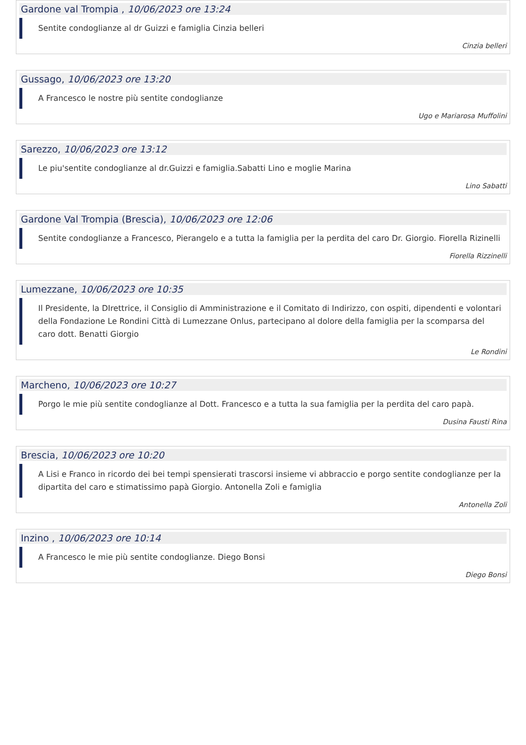Gardone val Trompia , 10/06/2023 ore 13:24
Sentite condoglianze al dr Guizzi e famiglia Cinzia belleri
Cinzia belleri
Gussago, 10/06/2023 ore 13:20
A Francesco le nostre più sentite condoglianze
Ugo e Mariarosa Muffolini
Sarezzo, 10/06/2023 ore 13:12
Le piu'sentite condoglianze al dr.Guizzi e famiglia.Sabatti Lino e moglie Marina
Lino Sabatti
Gardone Val Trompia (Brescia), 10/06/2023 ore 12:06
Sentite condoglianze a Francesco, Pierangelo e a tutta la famiglia per la perdita del caro Dr. Giorgio. Fiorella Rizinelli
Fiorella Rizzinelli
Lumezzane, 10/06/2023 ore 10:35
Il Presidente, la DIrettrice, il Consiglio di Amministrazione e il Comitato di Indirizzo, con ospiti, dipendenti e volontari della Fondazione Le Rondini Città di Lumezzane Onlus, partecipano al dolore della famiglia per la scomparsa del caro dott. Benatti Giorgio
Le Rondini
Marcheno, 10/06/2023 ore 10:27
Porgo le mie più sentite condoglianze al Dott. Francesco e a tutta la sua famiglia per la perdita del caro papà.
Dusina Fausti Rina
Brescia, 10/06/2023 ore 10:20
A Lisi e Franco in ricordo dei bei tempi spensierati trascorsi insieme vi abbraccio e porgo sentite condoglianze per la dipartita del caro e stimatissimo papà Giorgio. Antonella Zoli e famiglia
Antonella Zoli
Inzino , 10/06/2023 ore 10:14
A Francesco le mie più sentite condoglianze. Diego Bonsi
Diego Bonsi